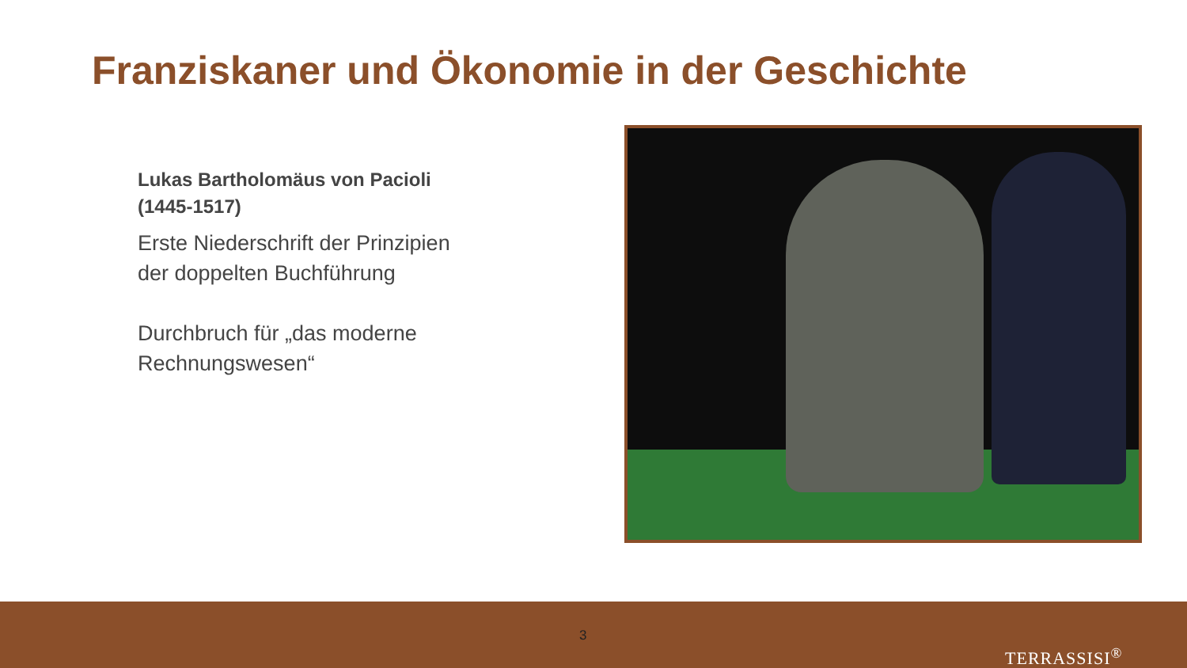Franziskaner und Ökonomie in der Geschichte
Lukas Bartholomäus von Pacioli (1445-1517)
Erste Niederschrift der Prinzipien der doppelten Buchführung
Durchbruch für „das moderne Rechnungswesen“
3
TERRASSISI<sup>®</sup>